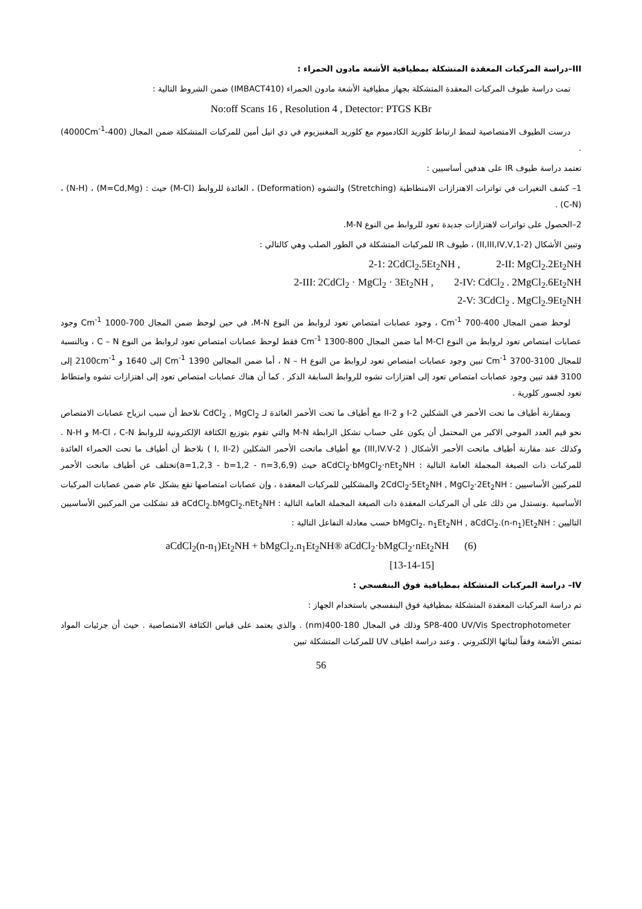III–دراسة المركبات المعقدة المتشكلة بمطيافية الأشعة مادون الحمراء :
تمت دراسة طيوف المركبات المعقدة المتشكلة بجهاز مطيافية الأشعة مادون الحمراء (IMBACT410) ضمن الشروط التالية :
No:off Scans 16 , Resolution 4 , Detector: PTGS KBr
درست الطيوف الامتصاصية لنمط ارتباط كلوريد الكادميوم مع كلوريد المغنيزيوم في دي اتيل أمين للمركبات المتشكلة ضمن المجال (400-4000Cm<sup>-1</sup>) .
تعتمد دراسة طيوف IR على هدفين أساسيين :
1– كشف التغيرات في تواترات الاهتزازات الامتطاطية (Stretching) والتشوه (Deformation) ، العائدة للروابط (M-Cl) حيث : (M=Cd,Mg) ، (N-H) ، (C-N) .
2–الحصول على تواترات لاهتزازات جديدة تعود للروابط من النوع M-N.
وتبين الأشكال (2-1,II,III,IV,V) ، طيوف IR للمركبات المتشكلة في الطور الصلب وهي كالتالي :
2-1: 2CdCl<sub>2</sub>.5Et<sub>2</sub>NH , 2-II: MgCl<sub>2</sub>.2Et<sub>2</sub>NH
2-III: 2CdCl<sub>2</sub> · MgCl<sub>2</sub> · 3Et<sub>2</sub>NH , 2-IV: CdCl<sub>2</sub> . 2MgCl<sub>2</sub>.6Et<sub>2</sub>NH
2-V: 3CdCl<sub>2</sub> . MgCl<sub>2</sub>.9Et<sub>2</sub>NH
لوحظ ضمن المجال 400-700 Cm<sup>-1</sup> ، وجود عصابات امتصاص تعود لروابط من النوع M-N، في حين لوحظ ضمن المجال 700-1000 Cm<sup>-1</sup> وجود عصابات امتصاص تعود لروابط من النوع M-Cl أما ضمن المجال 800-1300 Cm<sup>-1</sup> فقط لوحظ عصابات امتصاص تعود لروابط من النوع C – N ، وبالنسبة للمجال 3100-3700 Cm<sup>-1</sup> تبين وجود عصابات امتصاص تعود لروابط من النوع N – H ، أما ضمن المجالين 1390 Cm<sup>-1</sup> إلى 1640 و 2100cm<sup>-1</sup> إلى 3100 فقد تبين وجود عصابات امتصاص تعود إلى اهتزازات تشوه للروابط السابقة الذكر . كما أن هناك عصابات امتصاص تعود إلى اهتزازات تشوه وامتطاط تعود لجسور كلورية .
وبمقارنة أطياف ما تحت الأحمر في الشكلين 2-I و 2-II مع أطياف ما تحت الأحمر العائدة لـ CdCl<sub>2</sub> , MgCl<sub>2</sub> نلاحظ أن سبب انزياح عصابات الامتصاص نحو قيم العدد الموجي الاكبر من المحتمل أن يكون على حساب تشكل الرابطة M-N والتي تقوم بتوزيع الكثافة الإلكترونية للروابط M-Cl ، C-N و N-H . وكذلك عند مقارنة أطياف ماتحت الأحمر الأشكال ( 2-III,IV.V) مع أطياف ماتحت الأحمر الشكلين (2-I, II ) نلاحظ أن أطياف ما تحت الحمراء العائدة للمركبات ذات الصيغة المجملة العامة التالية : aCdCl<sub>2</sub>·bMgCl<sub>2</sub>·nEt<sub>2</sub>NH حيث (a=1,2,3 - b=1,2 - n=3,6,9)تختلف عن أطياف ماتحت الأحمر للمركبين الأساسيين : 2CdCl<sub>2</sub>·5Et<sub>2</sub>NH , MgCl<sub>2</sub>·2Et<sub>2</sub>NH والمشكلين للمركبات المعقدة ، وإن عصابات امتصاصها تقع بشكل عام ضمن عصابات المركبات الأساسية .ونستدل من ذلك على أن المركبات المعقدة ذات الصيغة المجملة العامة التالية : aCdCl<sub>2</sub>.bMgCl<sub>2</sub>.nEt<sub>2</sub>NH قد تشكلت من المركبين الأساسيين التاليين : bMgCl<sub>2</sub>. n<sub>1</sub>Et<sub>2</sub>NH , aCdCl<sub>2</sub>.(n-n<sub>1</sub>)Et<sub>2</sub>NH حسب معادلة التفاعل التالية :
aCdCl<sub>2</sub>(n-n<sub>1</sub>)Et<sub>2</sub>NH + bMgCl<sub>2</sub>.n<sub>1</sub>Et<sub>2</sub>NH® aCdCl<sub>2</sub>·bMgCl<sub>2</sub>·nEt<sub>2</sub>NH (6)
[13-14-15]
IV– دراسة المركبات المتشكلة بمطيافية فوق البنفسجي :
تم دراسة المركبات المعقدة المتشكلة بمطيافية فوق البنفسجي باستخدام الجهاز :
SP8-400 UV/Vis Spectrophotometer وذلك في المجال 180-400(nm) . والذي يعتمد على قياس الكثافة الامتصاصية . حيث أن جزئيات المواد تمتص الأشعة وفقاً لبنائها الإلكتروني . وعند دراسة اطياف UV للمركبات المتشكلة تبين
56